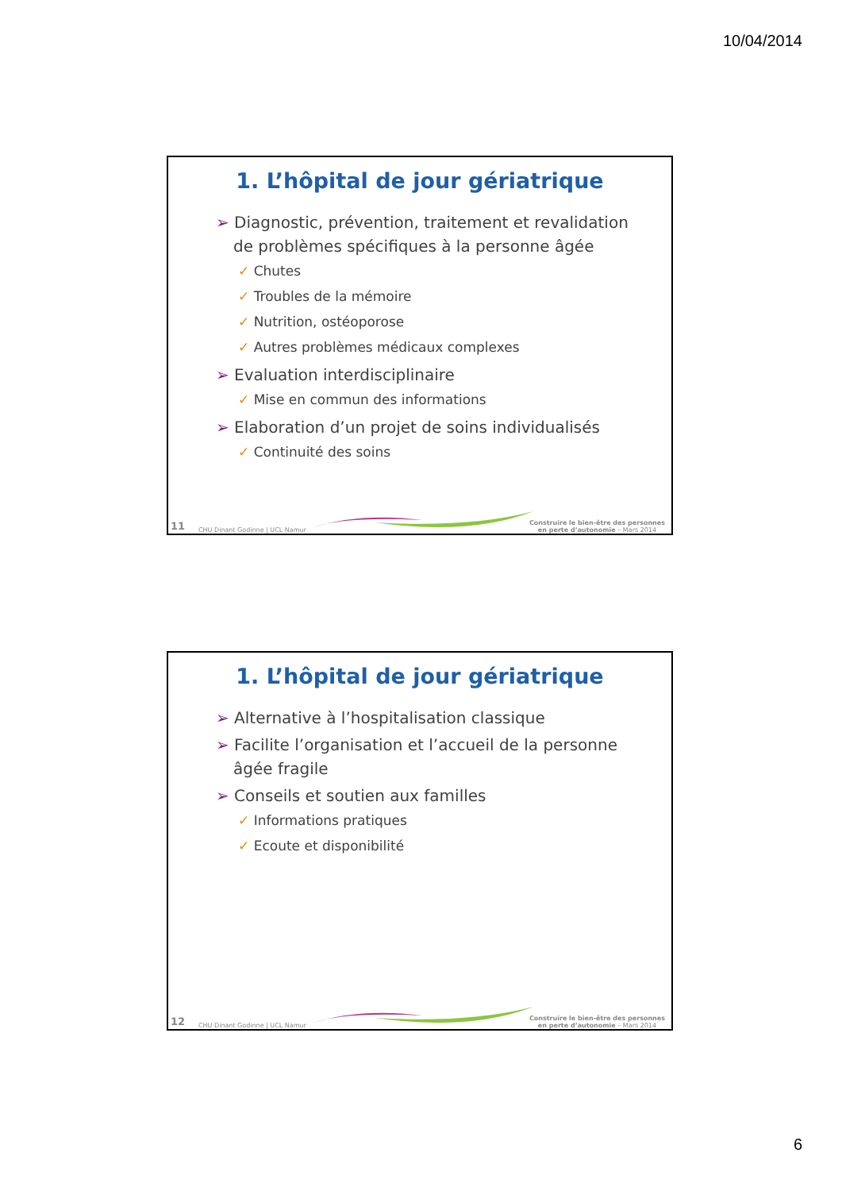10/04/2014
1. L’hôpital de jour gériatrique
➢ Diagnostic, prévention, traitement et revalidation de problèmes spécifiques à la personne âgée
✓ Chutes
✓ Troubles de la mémoire
✓ Nutrition, ostéoporose
✓ Autres problèmes médicaux complexes
➢ Evaluation interdisciplinaire
✓ Mise en commun des informations
➢ Elaboration d’un projet de soins individualisés
✓ Continuité des soins
11 CHU Dinant Godinne | UCL Namur
Construire le bien-être des personnes
en perte d’autonomie – Mars 2014
1. L’hôpital de jour gériatrique
➢ Alternative à l’hospitalisation classique
➢ Facilite l’organisation et l’accueil de la personne âgée fragile
➢ Conseils et soutien aux familles
✓ Informations pratiques
✓ Ecoute et disponibilité
12 CHU Dinant Godinne | UCL Namur
Construire le bien-être des personnes
en perte d’autonomie – Mars 2014
6